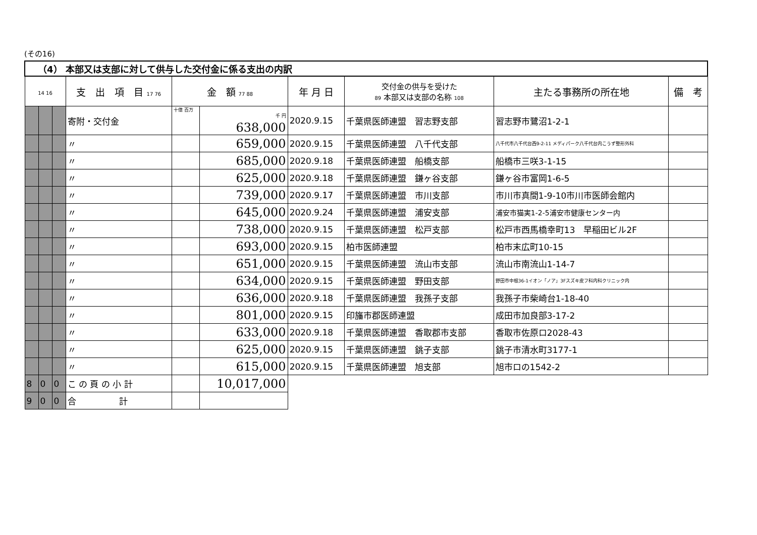(その16)
| （4） 本部又は支部に対して供与した交付金に係る支出の内訳 | | | | | | | | | |
| --- | --- | --- | --- | --- | --- | --- | --- | --- | --- |
| 14 16 | | | 支 出 項 目 17 76 | 金 額 77 88 | | 年 月 日 | 交付金の供与を受けた 89 本部又は支部の名称 108 | 主たる事務所の所在地 | 備 考 |
| | | | 寄附・交付金 | 十億 百万 | 千 円 638,000 | 2020.9.15 | 千葉県医師連盟 習志野支部 | 習志野市鷺沼1-2-1 | |
| | | | 〃 | | 659,000 | 2020.9.15 | 千葉県医師連盟 八千代支部 | 八千代市八千代台西9-2-11 メディパーク八千代台内こうず整形外科 | |
| | | | 〃 | | 685,000 | 2020.9.18 | 千葉県医師連盟 船橋支部 | 船橋市三咲3-1-15 | |
| | | | 〃 | | 625,000 | 2020.9.18 | 千葉県医師連盟 鎌ヶ谷支部 | 鎌ヶ谷市富岡1-6-5 | |
| | | | 〃 | | 739,000 | 2020.9.17 | 千葉県医師連盟 市川支部 | 市川市真間1-9-10市川市医師会館内 | |
| | | | 〃 | | 645,000 | 2020.9.24 | 千葉県医師連盟 浦安支部 | 浦安市猫実1-2-5浦安市健康センター内 | |
| | | | 〃 | | 738,000 | 2020.9.15 | 千葉県医師連盟 松戸支部 | 松戸市西馬橋幸町13 早稲田ビル2F | |
| | | | 〃 | | 693,000 | 2020.9.15 | 柏市医師連盟 | 柏市末広町10-15 | |
| | | | 〃 | | 651,000 | 2020.9.15 | 千葉県医師連盟 流山市支部 | 流山市南流山1-14-7 | |
| | | | 〃 | | 634,000 | 2020.9.15 | 千葉県医師連盟 野田支部 | 野田市中根36-1イオン「ノア」3Fスズキ皮フ科内科クリニック内 | |
| | | | 〃 | | 636,000 | 2020.9.18 | 千葉県医師連盟 我孫子支部 | 我孫子市柴崎台1-18-40 | |
| | | | 〃 | | 801,000 | 2020.9.15 | 印旛市郡医師連盟 | 成田市加良部3-17-2 | |
| | | | 〃 | | 633,000 | 2020.9.18 | 千葉県医師連盟 香取郡市支部 | 香取市佐原ロ2028-43 | |
| | | | 〃 | | 625,000 | 2020.9.15 | 千葉県医師連盟 銚子支部 | 銚子市清水町3177-1 | |
| | | | 〃 | | 615,000 | 2020.9.15 | 千葉県医師連盟 旭支部 | 旭市ロの1542-2 | |
| 8 | 0 | 0 | こ の 頁 の 小 計 | | 10,017,000 | | | | |
| 9 | 0 | 0 | 合 計 | | | | | | |